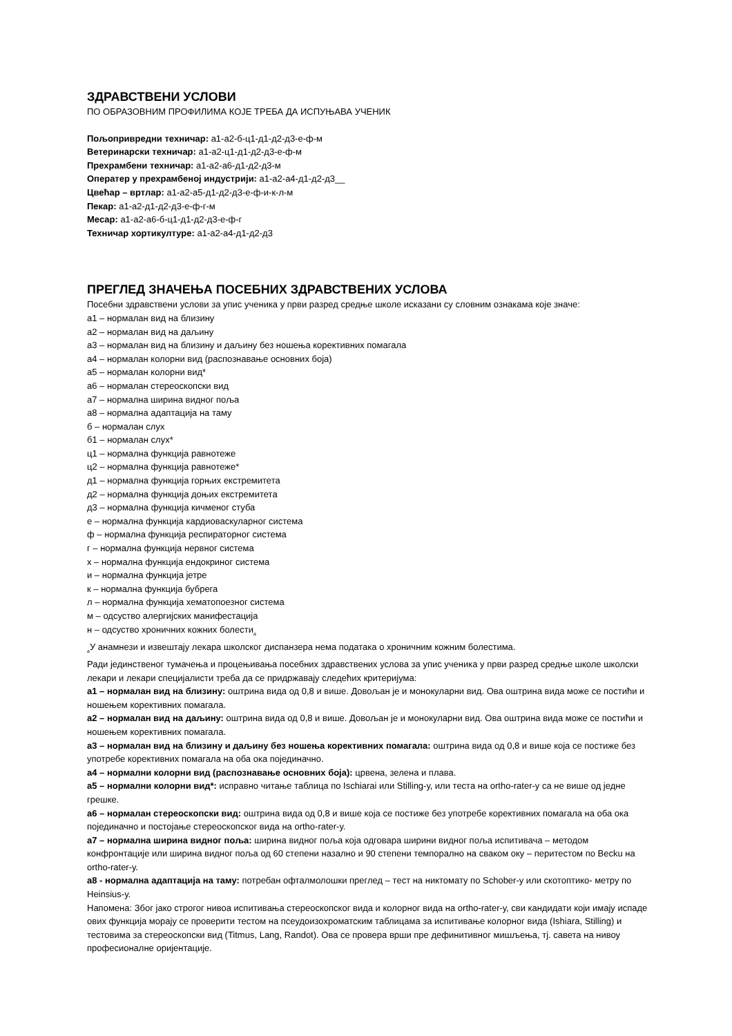ЗДРАВСТВЕНИ УСЛОВИ
ПО ОБРАЗОВНИМ ПРОФИЛИМА КОЈЕ ТРЕБА ДА ИСПУЊАВА УЧЕНИК
Пољопривредни техничар: а1-а2-б-ц1-д1-д2-д3-е-ф-м
Ветеринарски техничар: а1-а2-ц1-д1-д2-д3-е-ф-м
Прехрамбени техничар: а1-а2-а6-д1-д2-д3-м
Оператер у прехрамбеној индустрији: а1-а2-а4-д1-д2-д3__
Цвећар – вртлар: а1-а2-а5-д1-д2-д3-е-ф-и-к-л-м
Пекар: а1-а2-д1-д2-д3-е-ф-г-м
Месар: а1-а2-а6-б-ц1-д1-д2-д3-е-ф-г
Техничар хортикултуре: а1-а2-а4-д1-д2-д3
ПРЕГЛЕД ЗНАЧЕЊА ПОСЕБНИХ ЗДРАВСТВЕНИХ УСЛОВА
Посебни здравствени услови за упис ученика у први разред средње школе исказани су словним ознакама које значе:
а1 – нормалан вид на близину
а2 – нормалан вид на даљину
а3 – нормалан вид на близину и даљину без ношења корективних помагала
а4 – нормалан колорни вид (распознавање основних боја)
а5 – нормалан колорни вид*
а6 – нормалан стереоскопски вид
а7 – нормална ширина видног поља
а8 – нормална адаптација на таму
б – нормалан слух
б1 – нормалан слух*
ц1 – нормална функција равнотеже
ц2 – нормална функција равнотеже*
д1 – нормална функција горњих екстремитета
д2 – нормална функција доњих екстремитета
д3 – нормална функција кичменог стуба
е – нормална функција кардиоваскуларног система
ф – нормална функција респираторног система
г – нормална функција нервног система
х – нормална функција ендокриног система
и – нормална функција јетре
к – нормална функција бубрега
л – нормална функција хематопоезног система
м – одсуство алергијских манифестација
н – одсуство хроничних кожних болести<sub>а</sub>
<sub>а</sub>У анамнези и извештају лекара школског диспанзера нема података о хроничним кожним болестима.
Ради јединственог тумачења и процењивања посебних здравствених услова за упис ученика у први разред средње школе школски лекари и лекари специјалисти треба да се придржавају следећих критеријума:
а1 – нормалан вид на близину: оштрина вида од 0,8 и више. Довољан је и монокуларни вид. Ова оштрина вида може се постићи и ношењем корективних помагала.
а2 – нормалан вид на даљину: оштрина вида од 0,8 и више. Довољан је и монокуларни вид. Ова оштрина вида може се постићи и ношењем корективних помагала.
а3 – нормалан вид на близину и даљину без ношења корективних помагала: оштрина вида од 0,8 и више која се постиже без употребе корективних помагала на оба ока појединачно.
а4 – нормални колорни вид (распознавање основних боја): црвена, зелена и плава.
а5 – нормални колорни вид*: исправно читање таблица по Ischiarai или Stilling-у, или теста на ortho-rater-у са не више од једне грешке.
а6 – нормалан стереоскопски вид: оштрина вида од 0,8 и више која се постиже без употребе корективних помагала на оба ока појединачно и постојање стереоскопског вида на ortho-rater-у.
а7 – нормална ширина видног поља: ширина видног поља која одговара ширини видног поља испитивача – методом конфронтације или ширина видног поља од 60 степени назално и 90 степени темпорално на сваком оку – перитестом по Becku на ortho-rater-у.
а8 - нормална адаптација на таму: потребан офталмолошки преглед – тест на никтомату по Schober-у или скотоптико- метру по Heinsius-у.
Напомена: Због јако строгог нивоа испитивања стереоскопског вида и колорног вида на ortho-rater-у, сви кандидати који имају испаде ових функција морају се проверити тестом на псеудоизохроматским таблицама за испитивање колорног вида (Ishiara, Stilling) и тестовима за стереоскопски вид (Titmus, Lang, Randot). Ова се провера врши пре дефинитивног мишљења, тј. савета на нивоу професионалне оријентације.